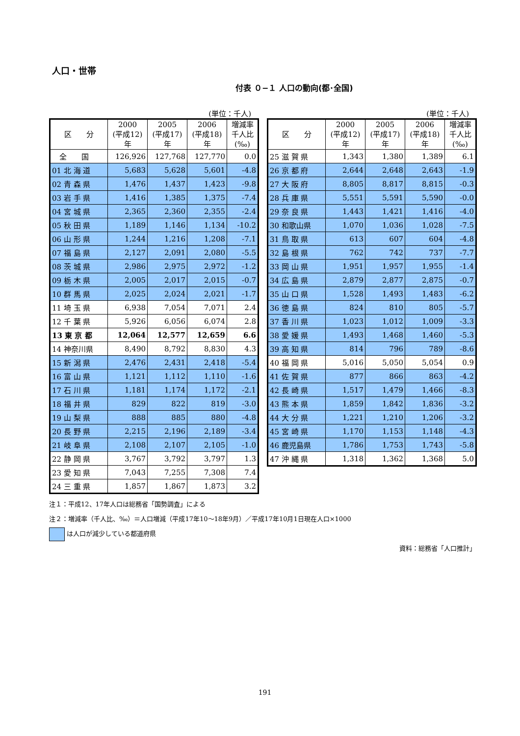人口・世帯
付表 ０−１ 人口の動向(都･全国)
(単位：千人)
| 区 分 | 2000 (平成12) 年 | 2005 (平成17) 年 | 2006 (平成18) 年 | 増減率 千人比 (‰) |
| --- | --- | --- | --- | --- |
| 全 国 | 126,926 | 127,768 | 127,770 | 0.0 |
| 01 北 海 道 | 5,683 | 5,628 | 5,601 | -4.8 |
| 02 青 森 県 | 1,476 | 1,437 | 1,423 | -9.8 |
| 03 岩 手 県 | 1,416 | 1,385 | 1,375 | -7.4 |
| 04 宮 城 県 | 2,365 | 2,360 | 2,355 | -2.4 |
| 05 秋 田 県 | 1,189 | 1,146 | 1,134 | -10.2 |
| 06 山 形 県 | 1,244 | 1,216 | 1,208 | -7.1 |
| 07 福 島 県 | 2,127 | 2,091 | 2,080 | -5.5 |
| 08 茨 城 県 | 2,986 | 2,975 | 2,972 | -1.2 |
| 09 栃 木 県 | 2,005 | 2,017 | 2,015 | -0.7 |
| 10 群 馬 県 | 2,025 | 2,024 | 2,021 | -1.7 |
| 11 埼 玉 県 | 6,938 | 7,054 | 7,071 | 2.4 |
| 12 千 葉 県 | 5,926 | 6,056 | 6,074 | 2.8 |
| 13 東 京 都 | 12,064 | 12,577 | 12,659 | 6.6 |
| 14 神奈川県 | 8,490 | 8,792 | 8,830 | 4.3 |
| 15 新 潟 県 | 2,476 | 2,431 | 2,418 | -5.4 |
| 16 富 山 県 | 1,121 | 1,112 | 1,110 | -1.6 |
| 17 石 川 県 | 1,181 | 1,174 | 1,172 | -2.1 |
| 18 福 井 県 | 829 | 822 | 819 | -3.0 |
| 19 山 梨 県 | 888 | 885 | 880 | -4.8 |
| 20 長 野 県 | 2,215 | 2,196 | 2,189 | -3.4 |
| 21 岐 阜 県 | 2,108 | 2,107 | 2,105 | -1.0 |
| 22 静 岡 県 | 3,767 | 3,792 | 3,797 | 1.3 |
| 23 愛 知 県 | 7,043 | 7,255 | 7,308 | 7.4 |
| 24 三 重 県 | 1,857 | 1,867 | 1,873 | 3.2 |
(単位：千人)
| 区 分 | 2000 (平成12) 年 | 2005 (平成17) 年 | 2006 (平成18) 年 | 増減率 千人比 (‰) |
| --- | --- | --- | --- | --- |
| 25 滋 賀 県 | 1,343 | 1,380 | 1,389 | 6.1 |
| 26 京 都 府 | 2,644 | 2,648 | 2,643 | -1.9 |
| 27 大 阪 府 | 8,805 | 8,817 | 8,815 | -0.3 |
| 28 兵 庫 県 | 5,551 | 5,591 | 5,590 | -0.0 |
| 29 奈 良 県 | 1,443 | 1,421 | 1,416 | -4.0 |
| 30 和歌山県 | 1,070 | 1,036 | 1,028 | -7.5 |
| 31 鳥 取 県 | 613 | 607 | 604 | -4.8 |
| 32 島 根 県 | 762 | 742 | 737 | -7.7 |
| 33 岡 山 県 | 1,951 | 1,957 | 1,955 | -1.4 |
| 34 広 島 県 | 2,879 | 2,877 | 2,875 | -0.7 |
| 35 山 口 県 | 1,528 | 1,493 | 1,483 | -6.2 |
| 36 徳 島 県 | 824 | 810 | 805 | -5.7 |
| 37 香 川 県 | 1,023 | 1,012 | 1,009 | -3.3 |
| 38 愛 媛 県 | 1,493 | 1,468 | 1,460 | -5.3 |
| 39 高 知 県 | 814 | 796 | 789 | -8.6 |
| 40 福 岡 県 | 5,016 | 5,050 | 5,054 | 0.9 |
| 41 佐 賀 県 | 877 | 866 | 863 | -4.2 |
| 42 長 崎 県 | 1,517 | 1,479 | 1,466 | -8.3 |
| 43 熊 本 県 | 1,859 | 1,842 | 1,836 | -3.2 |
| 44 大 分 県 | 1,221 | 1,210 | 1,206 | -3.2 |
| 45 宮 崎 県 | 1,170 | 1,153 | 1,148 | -4.3 |
| 46 鹿児島県 | 1,786 | 1,753 | 1,743 | -5.8 |
| 47 沖 縄 県 | 1,318 | 1,362 | 1,368 | 5.0 |
注１：平成12、17年人口は総務省「国勢調査」による
注２：増減率（千人比、‰）＝人口増減（平成17年10〜18年9月）／平成17年10月1日現在人口×1000
は人口が減少している都道府県
資料：総務省「人口推計」
191